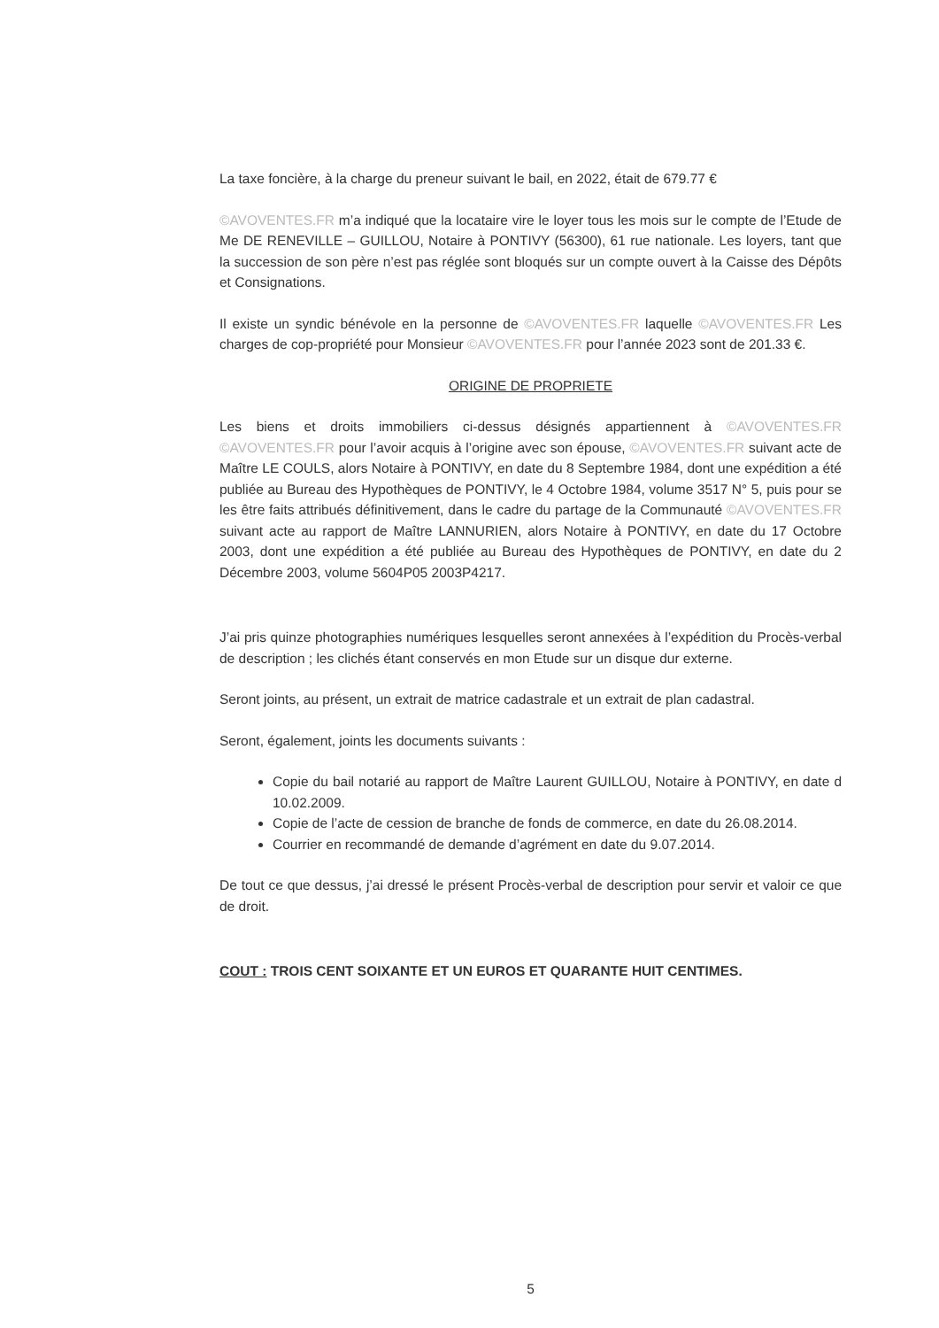La taxe foncière, à la charge du preneur suivant le bail, en 2022, était de 679.77 €
©AVOVENTES.FR m’a indiqué que la locataire vire le loyer tous les mois sur le compte de l’Etude de Me DE RENEVILLE – GUILLOU, Notaire à PONTIVY (56300), 61 rue nationale. Les loyers, tant que la succession de son père n’est pas réglée sont bloqués sur un compte ouvert à la Caisse des Dépôts et Consignations.
Il existe un syndic bénévole en la personne de ©AVOVENTES.FR laquelle ©AVOVENTES.FR Les charges de cop-propriété pour Monsieur ©AVOVENTES.FR pour l’année 2023 sont de 201.33 €.
ORIGINE DE PROPRIETE
Les biens et droits immobiliers ci-dessus désignés appartiennent à ©AVOVENTES.FR ©AVOVENTES.FR pour l’avoir acquis à l’origine avec son épouse, ©AVOVENTES.FR suivant acte de Maître LE COULS, alors Notaire à PONTIVY, en date du 8 Septembre 1984, dont une expédition a été publiée au Bureau des Hypothèques de PONTIVY, le 4 Octobre 1984, volume 3517 N° 5, puis pour se les être faits attribués définitivement, dans le cadre du partage de la Communauté ©AVOVENTES.FR suivant acte au rapport de Maître LANNURIEN, alors Notaire à PONTIVY, en date du 17 Octobre 2003, dont une expédition a été publiée au Bureau des Hypothèques de PONTIVY, en date du 2 Décembre 2003, volume 5604P05 2003P4217.
J’ai pris quinze photographies numériques lesquelles seront annexées à l’expédition du Procès-verbal de description ; les clichés étant conservés en mon Etude sur un disque dur externe.
Seront joints, au présent, un extrait de matrice cadastrale et un extrait de plan cadastral.
Seront, également, joints les documents suivants :
Copie du bail notarié au rapport de Maître Laurent GUILLOU, Notaire à PONTIVY, en date d 10.02.2009.
Copie de l’acte de cession de branche de fonds de commerce, en date du 26.08.2014.
Courrier en recommandé de demande d’agrément en date du 9.07.2014.
De tout ce que dessus, j’ai dressé le présent Procès-verbal de description pour servir et valoir ce que de droit.
COUT : TROIS CENT SOIXANTE ET UN EUROS ET QUARANTE HUIT CENTIMES.
5